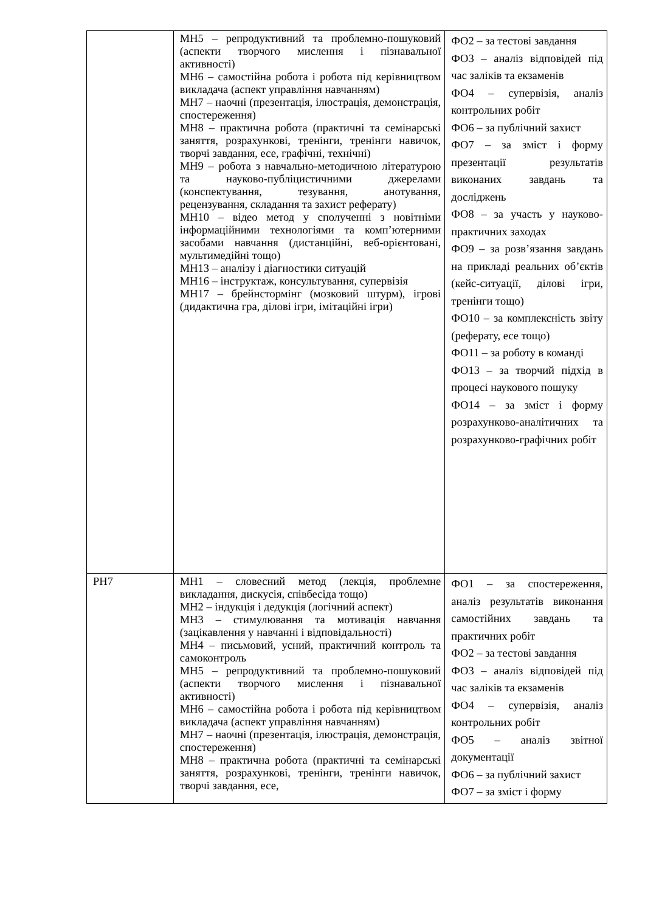| | МН5 – репродуктивний та проблемно-пошуковий (аспекти творчого мислення і пізнавальної активності) МН6 – самостійна робота і робота під керівництвом викладача (аспект управління навчанням) МН7 – наочні (презентація, ілюстрація, демонстрація, спостереження) МН8 – практична робота (практичні та семінарські заняття, розрахункові, тренінги, тренінги навичок, творчі завдання, есе, графічні, технічні) МН9 – робота з навчально-методичною літературою та науково-публіцистичними джерелами (конспектування, тезування, анотування, рецензування, складання та захист реферату) МН10 – відео метод у сполученні з новітніми інформаційними технологіями та комп’ютерними засобами навчання (дистанційні, веб-орієнтовані, мультимедійні тощо) МН13 – аналізу і діагностики ситуацій МН16 – інструктаж, консультування, супервізія МН17 – брейнстормінг (мозковий штурм), ігрові (дидактична гра, ділові ігри, імітаційні ігри) | ФО2 – за тестові завдання ФО3 – аналіз відповідей під час заліків та екзаменів ФО4 – супервізія, аналіз контрольних робіт ФО6 – за публічний захист ФО7 – за зміст і форму презентації результатів виконаних завдань та досліджень ФО8 – за участь у науково-практичних заходах ФО9 – за розв’язання завдань на прикладі реальних об’єктів (кейс-ситуації, ділові ігри, тренінги тощо) ФО10 – за комплексність звіту (реферату, есе тощо) ФО11 – за роботу в команді ФО13 – за творчий підхід в процесі наукового пошуку ФО14 – за зміст і форму розрахунково-аналітичних та розрахунково-графічних робіт |
| РН7 | МН1 – словесний метод (лекція, проблемне викладання, дискусія, співбесіда тощо) МН2 – індукція і дедукція (логічний аспект) МН3 – стимулювання та мотивація навчання (зацікавлення у навчанні і відповідальності) МН4 – письмовий, усний, практичний контроль та самоконтроль МН5 – репродуктивний та проблемно-пошуковий (аспекти творчого мислення і пізнавальної активності) МН6 – самостійна робота і робота під керівництвом викладача (аспект управління навчанням) МН7 – наочні (презентація, ілюстрація, демонстрація, спостереження) МН8 – практична робота (практичні та семінарські заняття, розрахункові, тренінги, тренінги навичок, творчі завдання, есе, | ФО1 – за спостереження, аналіз результатів виконання самостійних завдань та практичних робіт ФО2 – за тестові завдання ФО3 – аналіз відповідей під час заліків та екзаменів ФО4 – супервізія, аналіз контрольних робіт ФО5 – аналіз звітної документації ФО6 – за публічний захист ФО7 – за зміст і форму |